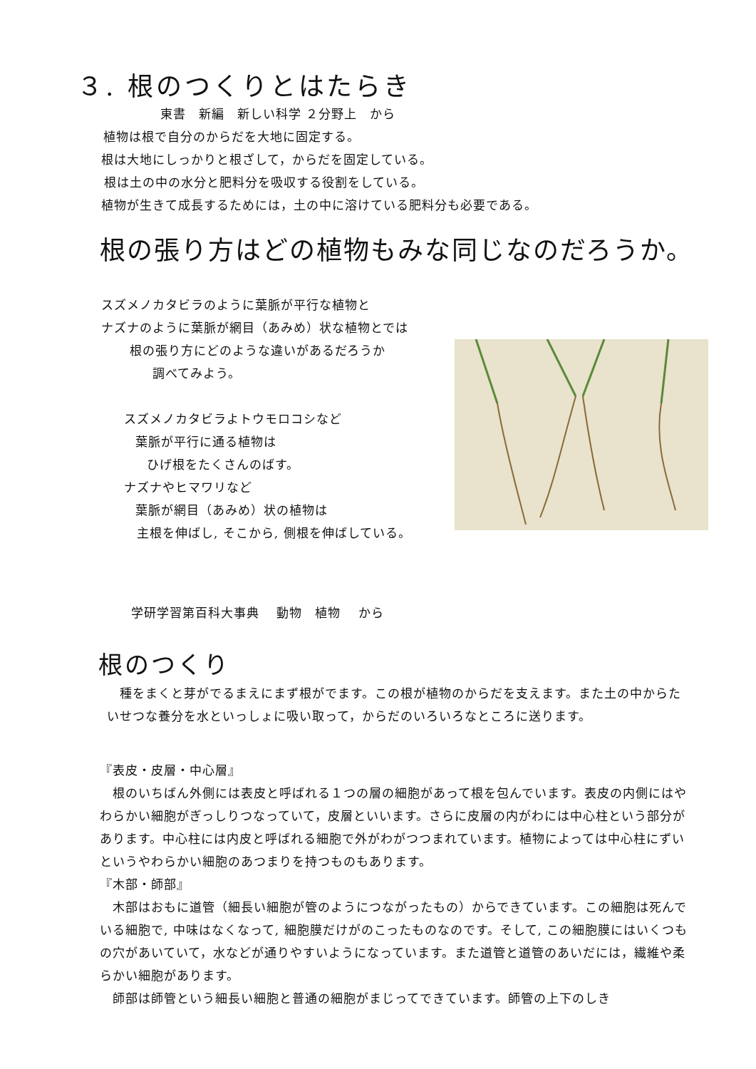３. 根のつくりとはたらき
東書　新編　新しい科学 ２分野上　から
植物は根で自分のからだを大地に固定する。
根は大地にしっかりと根ざして，からだを固定している。
根は土の中の水分と肥料分を吸収する役割をしている。
植物が生きて成長するためには，土の中に溶けている肥料分も必要である。
根の張り方はどの植物もみな同じなのだろうか。
スズメノカタビラのように葉脈が平行な植物と
ナズナのように葉脈が網目（あみめ）状な植物とでは
根の張り方にどのような違いがあるだろうか
調べてみよう。
スズメノカタビラよトウモロコシなど
葉脈が平行に通る植物は
ひげ根をたくさんのばす。
ナズナやヒマワリなど
葉脈が網目（あみめ）状の植物は
主根を伸ばし, そこから, 側根を伸ばしている。
学研学習第百科大事典　 動物　植物　 から
根のつくり
　種をまくと芽がでるまえにまず根がでます。この根が植物のからだを支えます。また土の中からたいせつな養分を水といっしょに吸い取って，からだのいろいろなところに送ります。
『表皮・皮層・中心層』
　根のいちばん外側には表皮と呼ばれる１つの層の細胞があって根を包んでいます。表皮の内側にはやわらかい細胞がぎっしりつなっていて，皮層といいます。さらに皮層の内がわには中心柱という部分があります。中心柱には内皮と呼ばれる細胞で外がわがつつまれています。植物によっては中心柱にずいというやわらかい細胞のあつまりを持つものもあります。
『木部・師部』
　木部はおもに道管（細長い細胞が管のようにつながったもの）からできています。この細胞は死んでいる細胞で, 中味はなくなって, 細胞膜だけがのこったものなのです。そして, この細胞膜にはいくつもの穴があいていて，水などが通りやすいようになっています。また道管と道管のあいだには，繊維や柔らかい細胞があります。
　師部は師管という細長い細胞と普通の細胞がまじってできています。師管の上下のしき